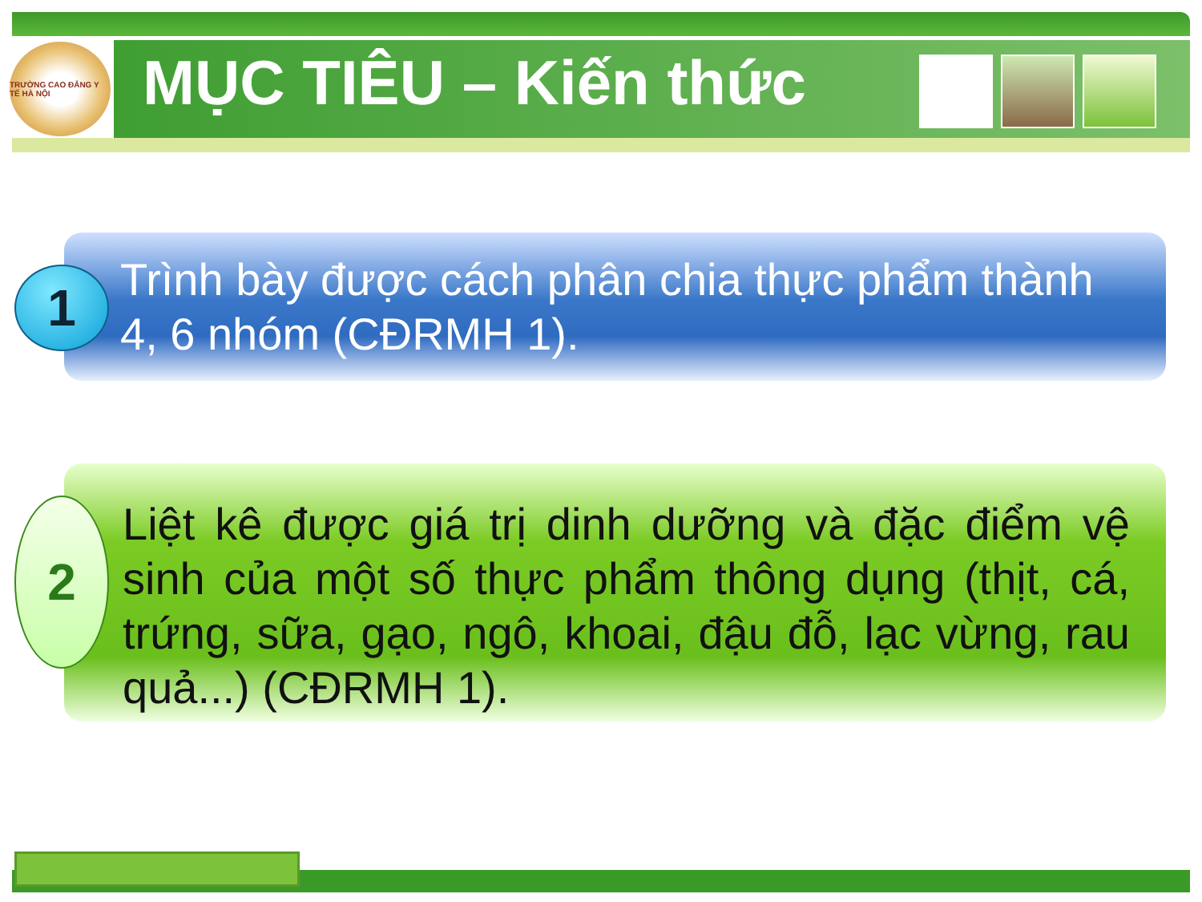TRƯỜNG CAO ĐẲNG Y TẾ HÀ NỘI
MỤC TIÊU – Kiến thức
Trình bày được cách phân chia thực phẩm thành 4, 6 nhóm (CĐRMH 1).
1
Liệt kê được giá trị dinh dưỡng và đặc điểm vệ sinh của một số thực phẩm thông dụng (thịt, cá, trứng, sữa, gạo, ngô, khoai, đậu đỗ, lạc vừng, rau quả...) (CĐRMH 1).
2